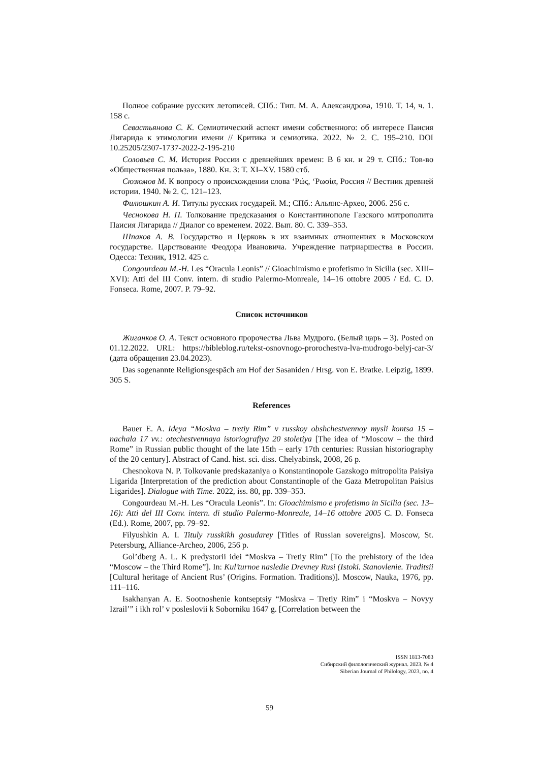Полное собрание русских летописей. СПб.: Тип. М. А. Александрова, 1910. Т. 14, ч. 1. 158 с.
Севастьянова С. К. Семиотический аспект имени собственного: об интересе Паисия Лигарида к этимологии имени // Критика и семиотика. 2022. № 2. С. 195–210. DOI 10.25205/2307-1737-2022-2-195-210
Соловьев С. М. История России с древнейших времен: В 6 кн. и 29 т. СПб.: Тов-во «Общественная польза», 1880. Кн. 3: Т. XI–XV. 1580 стб.
Сюзюмов М. К вопросу о происхождении слова ‘Ρώς, ‘Ρωσία, Россия // Вестник древней истории. 1940. № 2. С. 121–123.
Филюшкин А. И. Титулы русских государей. М.; СПб.: Альянс-Археo, 2006. 256 с.
Чеснокова Н. П. Толкование предсказания о Константинополе Газского митрополита Паисия Лигарида // Диалог со временем. 2022. Вып. 80. С. 339–353.
Шпаков А. В. Государство и Церковь в их взаимных отношениях в Московском государстве. Царствование Феодора Ивановича. Учреждение патриаршества в России. Одесса: Техник, 1912. 425 с.
Congourdeau M.-H. Les “Oracula Leonis” // Gioachimismo e profetismo in Sicilia (sec. XIII–XVI): Atti del III Conv. intern. di studio Palermo-Monreale, 14–16 ottobre 2005 / Ed. C. D. Fonseca. Rome, 2007. P. 79–92.
Список источников
Жиганков О. А. Текст основного пророчества Льва Мудрого. (Белый царь – 3). Posted on 01.12.2022. URL: https://bibleblog.ru/tekst-osnovnogo-prorochestva-lva-mudrogo-belyj-car-3/ (дата обращения 23.04.2023).
Das sogenannte Religionsgespäch am Hof der Sasaniden / Hrsg. von E. Bratke. Leipzig, 1899. 305 S.
References
Bauer E. A. Ideya “Moskva – tretiy Rim” v russkoy obshchestvennoy mysli kontsa 15 – nachala 17 vv.: otechestvennaya istoriografiya 20 stoletiya [The idea of “Moscow – the third Rome” in Russian public thought of the late 15th – early 17th centuries: Russian historiography of the 20 century]. Abstract of Cand. hist. sci. diss. Chelyabinsk, 2008, 26 p.
Chesnokova N. P. Tolkovanie predskazaniya o Konstantinopole Gazskogo mitropolita Paisiya Ligarida [Interpretation of the prediction about Constantinople of the Gaza Metropolitan Paisius Ligarides]. Dialogue with Time. 2022, iss. 80, pp. 339–353.
Congourdeau M.-H. Les “Oracula Leonis”. In: Gioachimismo e profetismo in Sicilia (sec. 13–16): Atti del III Conv. intern. di studio Palermo-Monreale, 14–16 ottobre 2005 C. D. Fonseca (Ed.). Rome, 2007, pp. 79–92.
Filyushkin A. I. Tituly russkikh gosudarey [Titles of Russian sovereigns]. Moscow, St. Petersburg, Alliance-Archeo, 2006, 256 p.
Gol’dberg A. L. K predystorii idei “Moskva – Tretiy Rim” [To the prehistory of the idea “Moscow – the Third Rome”]. In: Kul’turnoe nasledie Drevney Rusi (Istoki. Stanovlenie. Traditsii [Cultural heritage of Ancient Rus’ (Origins. Formation. Traditions)]. Moscow, Nauka, 1976, pp. 111–116.
Isakhanyan A. E. Sootnoshenie kontseptsiy “Moskva – Tretiy Rim” i “Moskva – Novyy Izrail’” i ikh rol’ v posleslovii k Soborniku 1647 g. [Correlation between the
ISSN 1813-7083
Сибирский филологический журнал. 2023. № 4
Siberian Journal of Philology, 2023, no. 4
59